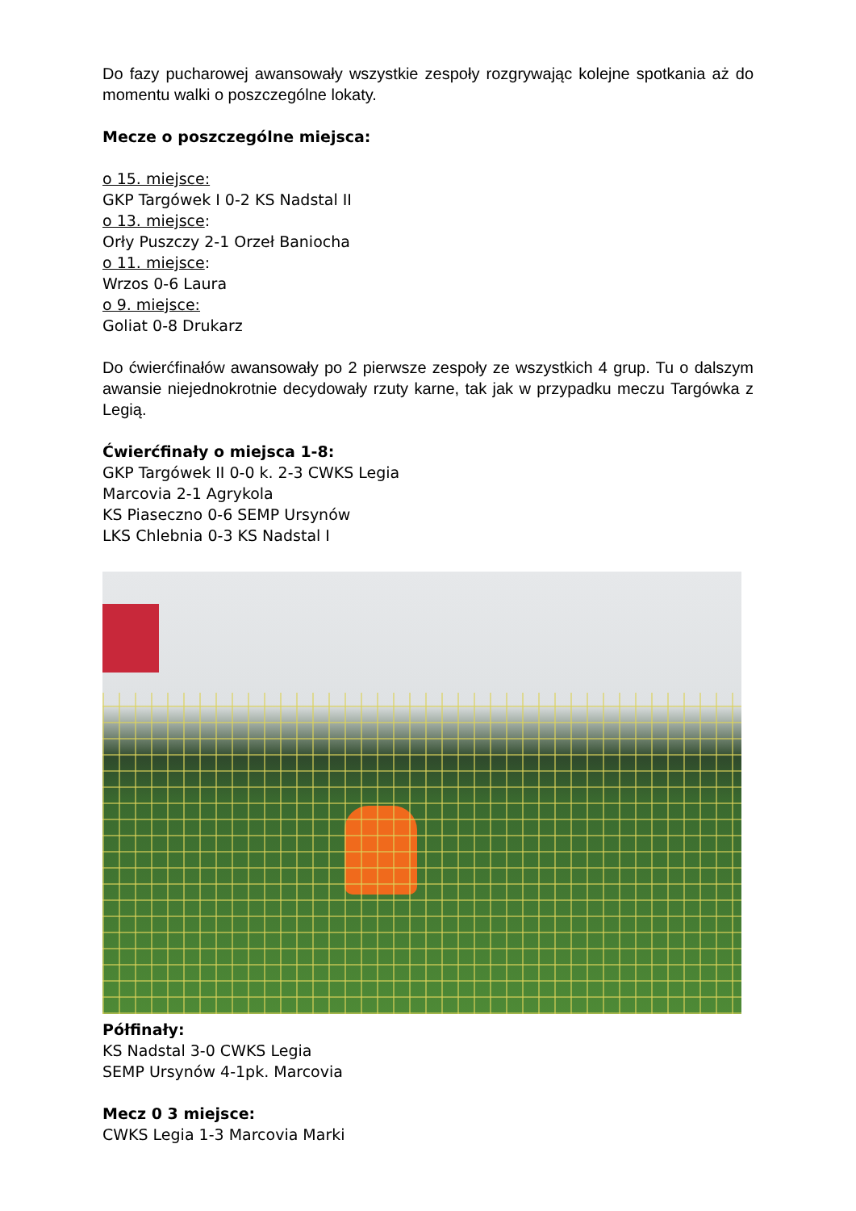Do fazy pucharowej awansowały wszystkie zespoły rozgrywając kolejne spotkania aż do momentu walki o poszczególne lokaty.
Mecze o poszczególne miejsca:
o 15. miejsce:
GKP Targówek I 0-2 KS Nadstal II
o 13. miejsce:
Orły Puszczy 2-1 Orzeł Baniocha
o 11. miejsce:
Wrzos 0-6 Laura
o 9. miejsce:
Goliat 0-8 Drukarz
Do ćwierćfinałów awansowały po 2 pierwsze zespoły ze wszystkich 4 grup. Tu o dalszym awansie niejednokrotnie decydowały rzuty karne, tak jak w przypadku meczu Targówka z Legią.
Ćwierćfinały o miejsca 1-8:
GKP Targówek II 0-0 k. 2-3 CWKS Legia
Marcovia 2-1 Agrykola
KS Piaseczno 0-6 SEMP Ursynów
LKS Chlebnia 0-3 KS Nadstal I
Półfinały:
KS Nadstal 3-0 CWKS Legia
SEMP Ursynów 4-1pk. Marcovia
Mecz 0 3 miejsce:
CWKS Legia 1-3 Marcovia Marki